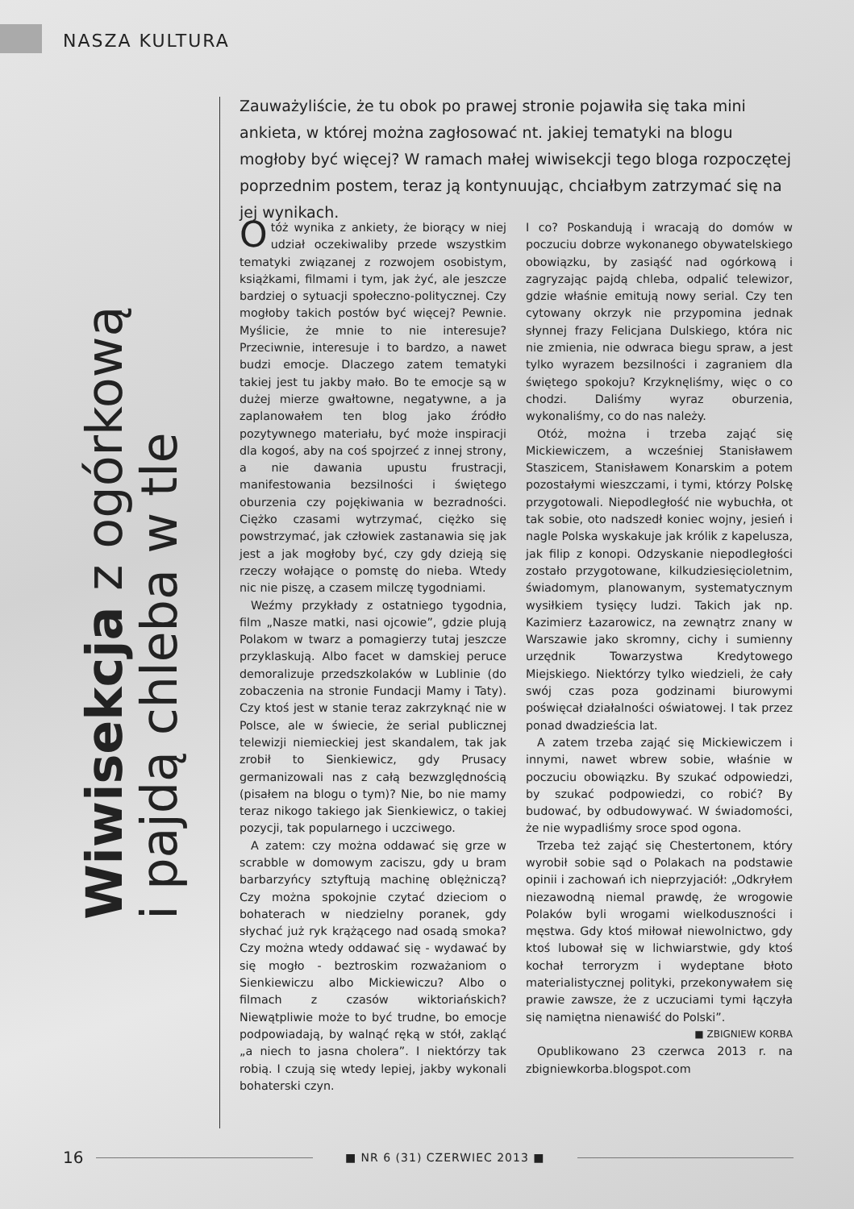NASZA KULTURA
Wiwisekcja z ogórkową
i pajdą chleba w tle
Zauważyliście, że tu obok po prawej stronie pojawiła się taka mini ankieta, w której można zagłosować nt. jakiej tematyki na blogu mogłoby być więcej? W ramach małej wiwisekcji tego bloga rozpoczętej poprzednim postem, teraz ją kontynuując, chciałbym zatrzymać się na jej wynikach.
Otóż wynika z ankiety, że biorący w niej udział oczekiwaliby przede wszystkim tematyki związanej z rozwojem osobistym, książkami, filmami i tym, jak żyć, ale jeszcze bardziej o sytuacji społeczno-politycznej. Czy mogłoby takich postów być więcej? Pewnie. Myślicie, że mnie to nie interesuje? Przeciwnie, interesuje i to bardzo, a nawet budzi emocje. Dlaczego zatem tematyki takiej jest tu jakby mało. Bo te emocje są w dużej mierze gwałtowne, negatywne, a ja zaplanowałem ten blog jako źródło pozytywnego materiału, być może inspiracji dla kogoś, aby na coś spojrzeć z innej strony, a nie dawania upustu frustracji, manifestowania bezsilności i świętego oburzenia czy pojękiwania w bezradności. Ciężko czasami wytrzymać, ciężko się powstrzymać, jak człowiek zastanawia się jak jest a jak mogłoby być, czy gdy dzieją się rzeczy wołające o pomstę do nieba. Wtedy nic nie piszę, a czasem milczę tygodniami.
Weźmy przykłady z ostatniego tygodnia, film „Nasze matki, nasi ojcowie”, gdzie plują Polakom w twarz a pomagierzy tutaj jeszcze przyklaskują. Albo facet w damskiej peruce demoralizuje przedszkolaków w Lublinie (do zobaczenia na stronie Fundacji Mamy i Taty). Czy ktoś jest w stanie teraz zakrzyknąć nie w Polsce, ale w świecie, że serial publicznej telewizji niemieckiej jest skandalem, tak jak zrobił to Sienkiewicz, gdy Prusacy germanizowali nas z całą bezwzględnością (pisałem na blogu o tym)? Nie, bo nie mamy teraz nikogo takiego jak Sienkiewicz, o takiej pozycji, tak popularnego i uczciwego.
A zatem: czy można oddawać się grze w scrabble w domowym zaciszu, gdy u bram barbarzyńcy sztyftują machinę oblężniczą? Czy można spokojnie czytać dzieciom o bohaterach w niedzielny poranek, gdy słychać już ryk krążącego nad osadą smoka? Czy można wtedy oddawać się - wydawać by się mogło - beztroskim rozważaniom o Sienkiewiczu albo Mickiewiczu? Albo o filmach z czasów wiktoriańskich? Niewątpliwie może to być trudne, bo emocje podpowiadają, by walnąć ręką w stół, zakląć „a niech to jasna cholera”. I niektórzy tak robią. I czują się wtedy lepiej, jakby wykonali bohaterski czyn.
I co? Poskandują i wracają do domów w poczuciu dobrze wykonanego obywatelskiego obowiązku, by zasiąść nad ogórkową i zagryzając pajdą chleba, odpalić telewizor, gdzie właśnie emitują nowy serial. Czy ten cytowany okrzyk nie przypomina jednak słynnej frazy Felicjana Dulskiego, która nic nie zmienia, nie odwraca biegu spraw, a jest tylko wyrazem bezsilności i zagraniem dla świętego spokoju? Krzyknęliśmy, więc o co chodzi. Daliśmy wyraz oburzenia, wykonaliśmy, co do nas należy.
Otóż, można i trzeba zająć się Mickiewiczem, a wcześniej Stanisławem Staszicem, Stanisławem Konarskim a potem pozostałymi wieszczami, i tymi, którzy Polskę przygotowali. Niepodległość nie wybuchła, ot tak sobie, oto nadszedł koniec wojny, jesień i nagle Polska wyskakuje jak królik z kapelusza, jak filip z konopi. Odzyskanie niepodległości zostało przygotowane, kilkudziesięcioletnim, świadomym, planowanym, systematycznym wysiłkiem tysięcy ludzi. Takich jak np. Kazimierz Łazarowicz, na zewnątrz znany w Warszawie jako skromny, cichy i sumienny urzędnik Towarzystwa Kredytowego Miejskiego. Niektórzy tylko wiedzieli, że cały swój czas poza godzinami biurowymi poświęcał działalności oświatowej. I tak przez ponad dwadzieścia lat.
A zatem trzeba zająć się Mickiewiczem i innymi, nawet wbrew sobie, właśnie w poczuciu obowiązku. By szukać odpowiedzi, by szukać podpowiedzi, co robić? By budować, by odbudowywać. W świadomości, że nie wypadliśmy sroce spod ogona.
Trzeba też zająć się Chestertonem, który wyrobił sobie sąd o Polakach na podstawie opinii i zachowań ich nieprzyjaciół: „Odkryłem niezawodną niemal prawdę, że wrogowie Polaków byli wrogami wielkoduszności i męstwa. Gdy ktoś miłował niewolnictwo, gdy ktoś lubował się w lichwiarstwie, gdy ktoś kochał terroryzm i wydeptane błoto materialistycznej polityki, przekonywałem się prawie zawsze, że z uczuciami tymi łączyła się namiętna nienawiść do Polski”.
■ ZBIGNIEW KORBA
Opublikowano 23 czerwca 2013 r. na zbigniewkorba.blogspot.com
16 ■ NR 6 (31) CZERWIEC 2013 ■